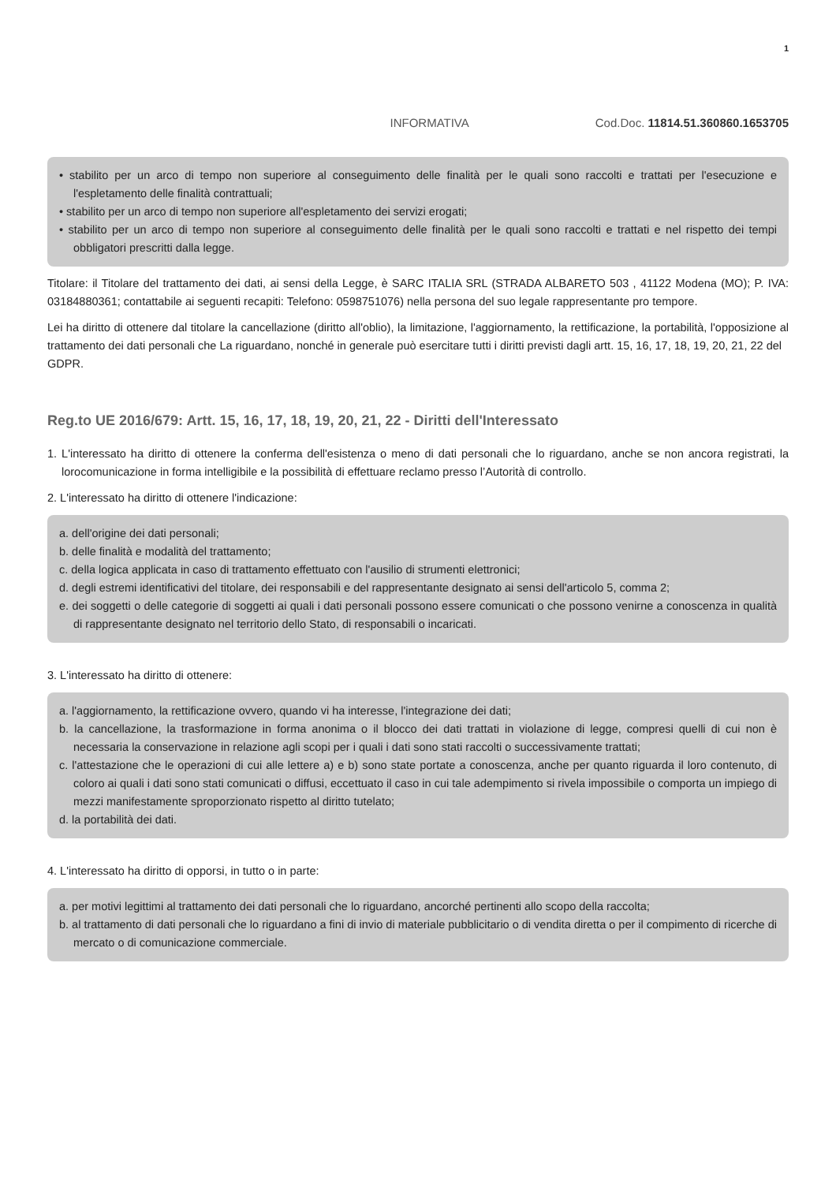1
INFORMATIVA Cod.Doc. 11814.51.360860.1653705
• stabilito per un arco di tempo non superiore al conseguimento delle finalità per le quali sono raccolti e trattati per l'esecuzione e l'espletamento delle finalità contrattuali;
• stabilito per un arco di tempo non superiore all'espletamento dei servizi erogati;
• stabilito per un arco di tempo non superiore al conseguimento delle finalità per le quali sono raccolti e trattati e nel rispetto dei tempi obbligatori prescritti dalla legge.
Titolare: il Titolare del trattamento dei dati, ai sensi della Legge, è SARC ITALIA SRL (STRADA ALBARETO 503 , 41122 Modena (MO); P. IVA: 03184880361; contattabile ai seguenti recapiti: Telefono: 0598751076) nella persona del suo legale rappresentante pro tempore.
Lei ha diritto di ottenere dal titolare la cancellazione (diritto all'oblio), la limitazione, l'aggiornamento, la rettificazione, la portabilità, l'opposizione al trattamento dei dati personali che La riguardano, nonché in generale può esercitare tutti i diritti previsti dagli artt. 15, 16, 17, 18, 19, 20, 21, 22 del
GDPR.
Reg.to UE 2016/679: Artt. 15, 16, 17, 18, 19, 20, 21, 22 - Diritti dell'Interessato
1. L'interessato ha diritto di ottenere la conferma dell'esistenza o meno di dati personali che lo riguardano, anche se non ancora registrati, la lorocomunicazione in forma intelligibile e la possibilità di effettuare reclamo presso l’Autorità di controllo.
2. L'interessato ha diritto di ottenere l'indicazione:
a. dell'origine dei dati personali;
b. delle finalità e modalità del trattamento;
c. della logica applicata in caso di trattamento effettuato con l'ausilio di strumenti elettronici;
d. degli estremi identificativi del titolare, dei responsabili e del rappresentante designato ai sensi dell'articolo 5, comma 2;
e. dei soggetti o delle categorie di soggetti ai quali i dati personali possono essere comunicati o che possono venirne a conoscenza in qualità di rappresentante designato nel territorio dello Stato, di responsabili o incaricati.
3. L'interessato ha diritto di ottenere:
a. l'aggiornamento, la rettificazione ovvero, quando vi ha interesse, l'integrazione dei dati;
b. la cancellazione, la trasformazione in forma anonima o il blocco dei dati trattati in violazione di legge, compresi quelli di cui non è necessaria la conservazione in relazione agli scopi per i quali i dati sono stati raccolti o successivamente trattati;
c. l'attestazione che le operazioni di cui alle lettere a) e b) sono state portate a conoscenza, anche per quanto riguarda il loro contenuto, di coloro ai quali i dati sono stati comunicati o diffusi, eccettuato il caso in cui tale adempimento si rivela impossibile o comporta un impiego di mezzi manifestamente sproporzionato rispetto al diritto tutelato;
d. la portabilità dei dati.
4. L'interessato ha diritto di opporsi, in tutto o in parte:
a. per motivi legittimi al trattamento dei dati personali che lo riguardano, ancorché pertinenti allo scopo della raccolta;
b. al trattamento di dati personali che lo riguardano a fini di invio di materiale pubblicitario o di vendita diretta o per il compimento di ricerche di mercato o di comunicazione commerciale.